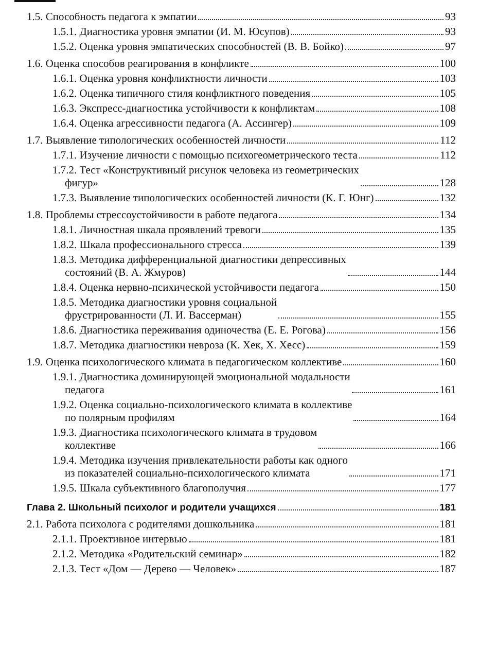1.5. Способность педагога к эмпатии 93
1.5.1. Диагностика уровня эмпатии (И. М. Юсупов) 93
1.5.2. Оценка уровня эмпатических способностей (В. В. Бойко) 97
1.6. Оценка способов реагирования в конфликте 100
1.6.1. Оценка уровня конфликтности личности 103
1.6.2. Оценка типичного стиля конфликтного поведения 105
1.6.3. Экспресс-диагностика устойчивости к конфликтам 108
1.6.4. Оценка агрессивности педагога (А. Ассингер) 109
1.7. Выявление типологических особенностей личности 112
1.7.1. Изучение личности с помощью психогеометрического теста 112
1.7.2. Тест «Конструктивный рисунок человека из геометрических
фигур» 128
1.7.3. Выявление типологических особенностей личности (К. Г. Юнг) 132
1.8. Проблемы стрессоустойчивости в работе педагога 134
1.8.1. Личностная шкала проявлений тревоги 135
1.8.2. Шкала профессионального стресса 139
1.8.3. Методика дифференциальной диагностики депрессивных
состояний (В. А. Жмуров) 144
1.8.4. Оценка нервно-психической устойчивости педагога 150
1.8.5. Методика диагностики уровня социальной
фрустрированности (Л. И. Вассерман) 155
1.8.6. Диагностика переживания одиночества (Е. Е. Рогова) 156
1.8.7. Методика диагностики невроза (К. Хек, Х. Хесс) 159
1.9. Оценка психологического климата в педагогическом коллективе 160
1.9.1. Диагностика доминирующей эмоциональной модальности
педагога 161
1.9.2. Оценка социально-психологического климата в коллективе
по полярным профилям 164
1.9.3. Диагностика психологического климата в трудовом
коллективе 166
1.9.4. Методика изучения привлекательности работы как одного
из показателей социально-психологического климата 171
1.9.5. Шкала субъективного благополучия 177
Глава 2. Школьный психолог и родители учащихся 181
2.1. Работа психолога с родителями дошкольника 181
2.1.1. Проективное интервью 181
2.1.2. Методика «Родительский семинар» 182
2.1.3. Тест «Дом — Дерево — Человек» 187